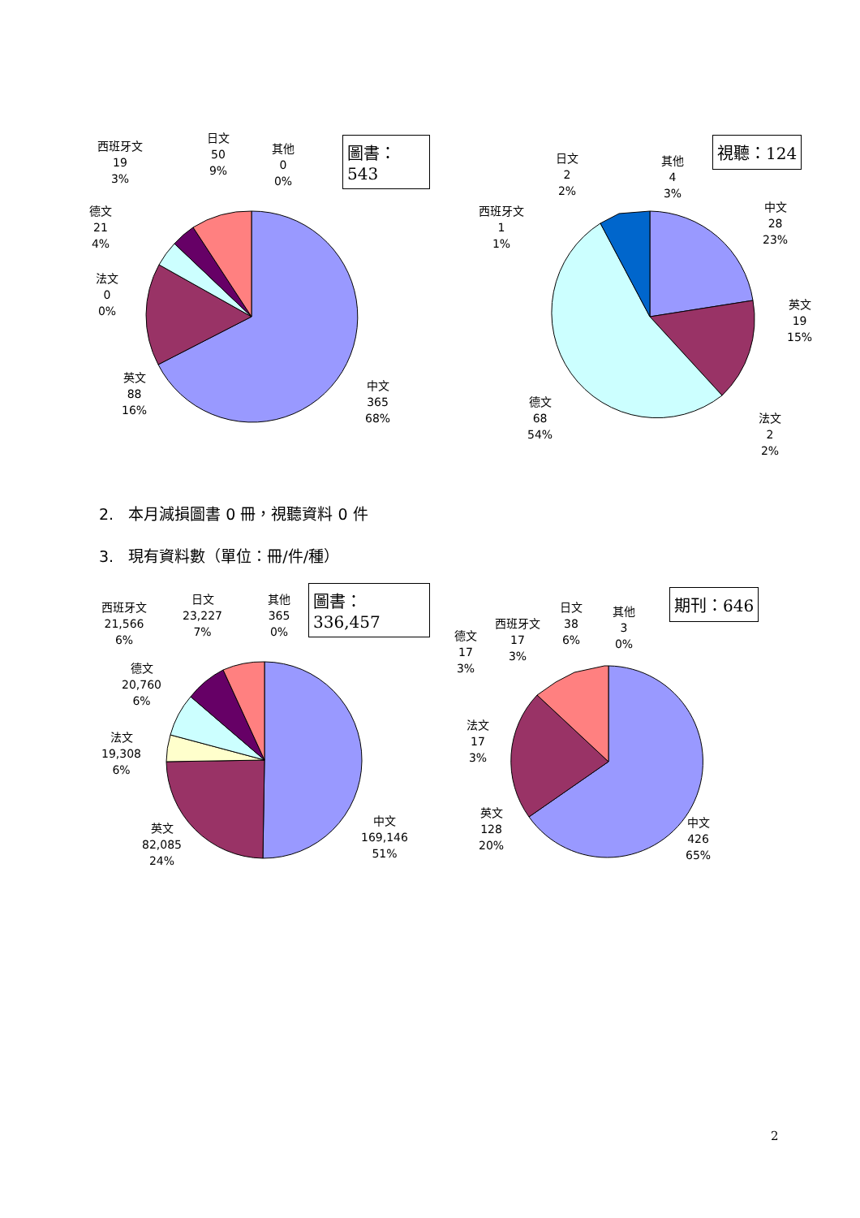西班牙文
19
3%
日文
50
9%
其他
0
0%
德文
21
4%
法文
0
0%
英文
88
16%
中文
365
68%
圖書：543
日文
2
2%
其他
4
3%
西班牙文
1
1%
中文
28
23%
英文
19
15%
德文
68
54%
法文
2
2%
視聽：124
2. 本月減損圖書 0 冊，視聽資料 0 件
3. 現有資料數（單位：冊/件/種）
西班牙文
21,566
6%
日文
23,227
7%
其他
365
0%
德文
20,760
6%
法文
19,308
6%
英文
82,085
24%
中文
169,146
51%
圖書：336,457
德文
17
3%
西班牙文
17
3%
日文
38
6%
其他
3
0%
法文
17
3%
英文
128
20%
中文
426
65%
期刊：646
2